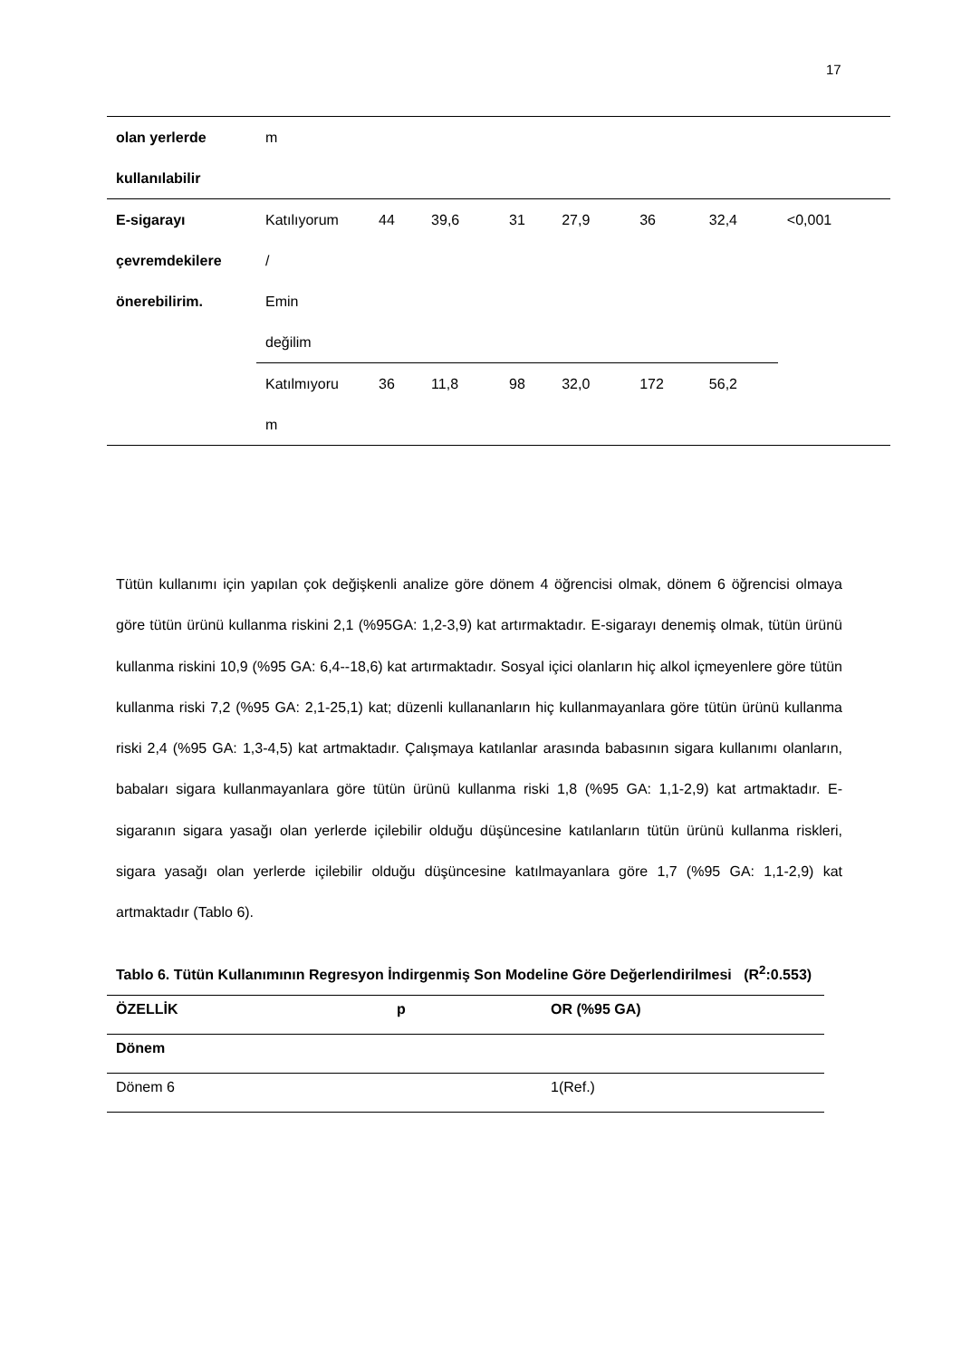17
| olan yerlerde kullanılabilir | m | | | | | | | |
| E-sigarayı çevremdekilere önerebilirim. | Katılıyorum / Emin değilim | 44 | 39,6 | 31 | 27,9 | 36 | 32,4 | <0,001 |
| | Katılmıyoru m | 36 | 11,8 | 98 | 32,0 | 172 | 56,2 | |
Tütün kullanımı için yapılan çok değişkenli analize göre dönem 4 öğrencisi olmak, dönem 6 öğrencisi olmaya göre tütün ürünü kullanma riskini 2,1 (%95GA: 1,2-3,9) kat artırmaktadır. E-sigarayı denemiş olmak, tütün ürünü kullanma riskini 10,9 (%95 GA: 6,4--18,6) kat artırmaktadır. Sosyal içici olanların hiç alkol içmeyenlere göre tütün kullanma riski 7,2 (%95 GA: 2,1-25,1) kat; düzenli kullananların hiç kullanmayanlara göre tütün ürünü kullanma riski 2,4 (%95 GA: 1,3-4,5) kat artmaktadır. Çalışmaya katılanlar arasında babasının sigara kullanımı olanların, babaları sigara kullanmayanlara göre tütün ürünü kullanma riski 1,8 (%95 GA: 1,1-2,9) kat artmaktadır. E-sigaranın sigara yasağı olan yerlerde içilebilir olduğu düşüncesine katılanların tütün ürünü kullanma riskleri, sigara yasağı olan yerlerde içilebilir olduğu düşüncesine katılmayanlara göre 1,7 (%95 GA: 1,1-2,9) kat artmaktadır (Tablo 6).
Tablo 6. Tütün Kullanımının Regresyon İndirgenmiş Son Modeline Göre Değerlendirilmesi (R<sup>2</sup>:0.553)
| ÖZELLİK | p | OR (%95 GA) |
| --- | --- | --- |
| Dönem | | |
| Dönem 6 | | 1(Ref.) |